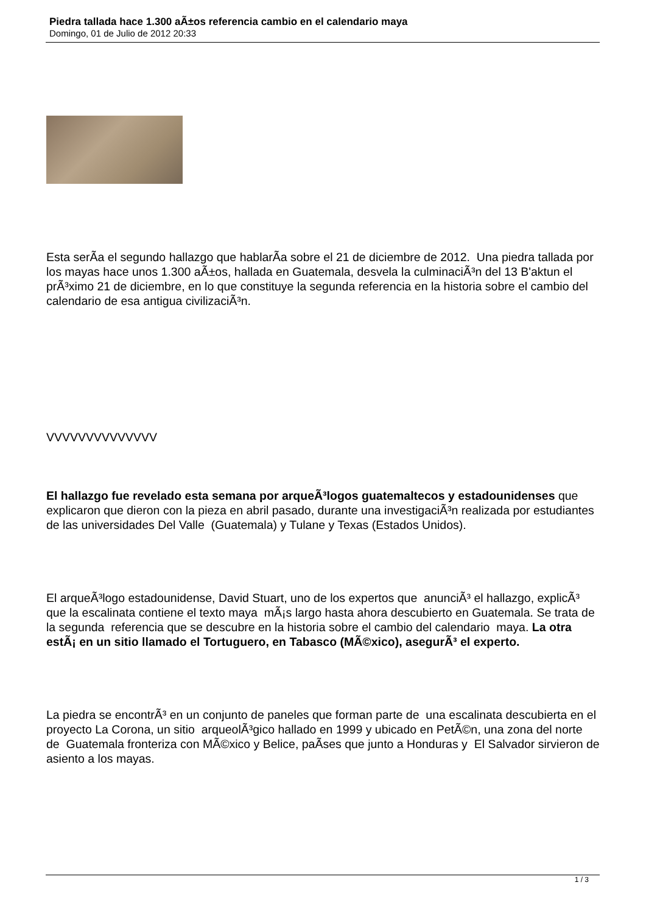Piedra tallada hace 1.300 aÃ±os referencia cambio en el calendario maya
Domingo, 01 de Julio de 2012 20:33
Esta serÃ­a el segundo hallazgo que hablarÃ­a sobre el 21 de diciembre de 2012. Una piedra tallada por los mayas hace unos 1.300 aÃ±os, hallada en Guatemala, desvela la culminaciÃ³n del 13 B'aktun el prÃ³ximo 21 de diciembre, en lo que constituye la segunda referencia en la historia sobre el cambio del calendario de esa antigua civilizaciÃ³n.
VVVVVVVVVVVVVV
El hallazgo fue revelado esta semana por arqueÃ³logos guatemaltecos y estadounidenses que explicaron que dieron con la pieza en abril pasado, durante una investigaciÃ³n realizada por estudiantes de las universidades Del Valle (Guatemala) y Tulane y Texas (Estados Unidos).
El arqueÃ³logo estadounidense, David Stuart, uno de los expertos que anunciÃ³ el hallazgo, explicÃ³ que la escalinata contiene el texto maya mÃ¡s largo hasta ahora descubierto en Guatemala. Se trata de la segunda referencia que se descubre en la historia sobre el cambio del calendario maya. La otra estÃ¡ en un sitio llamado el Tortuguero, en Tabasco (MÃ©xico), asegurÃ³ el experto.
La piedra se encontrÃ³ en un conjunto de paneles que forman parte de una escalinata descubierta en el proyecto La Corona, un sitio arqueolÃ³gico hallado en 1999 y ubicado en PetÃ©n, una zona del norte de Guatemala fronteriza con MÃ©xico y Belice, paÃ­ses que junto a Honduras y El Salvador sirvieron de asiento a los mayas.
1 / 3